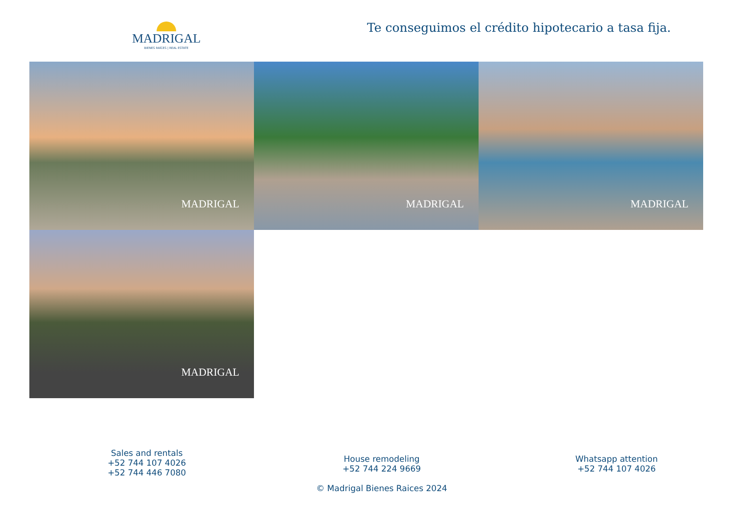MADRIGAL
BIENES RAÍCES | REAL ESTATE
Te conseguimos el crédito hipotecario a tasa fija.
MADRIGAL
MADRIGAL
MADRIGAL
MADRIGAL
Sales and rentals
+52 744 107 4026
+52 744 446 7080
House remodeling
+52 744 224 9669
© Madrigal Bienes Raices 2024
Whatsapp attention
+52 744 107 4026